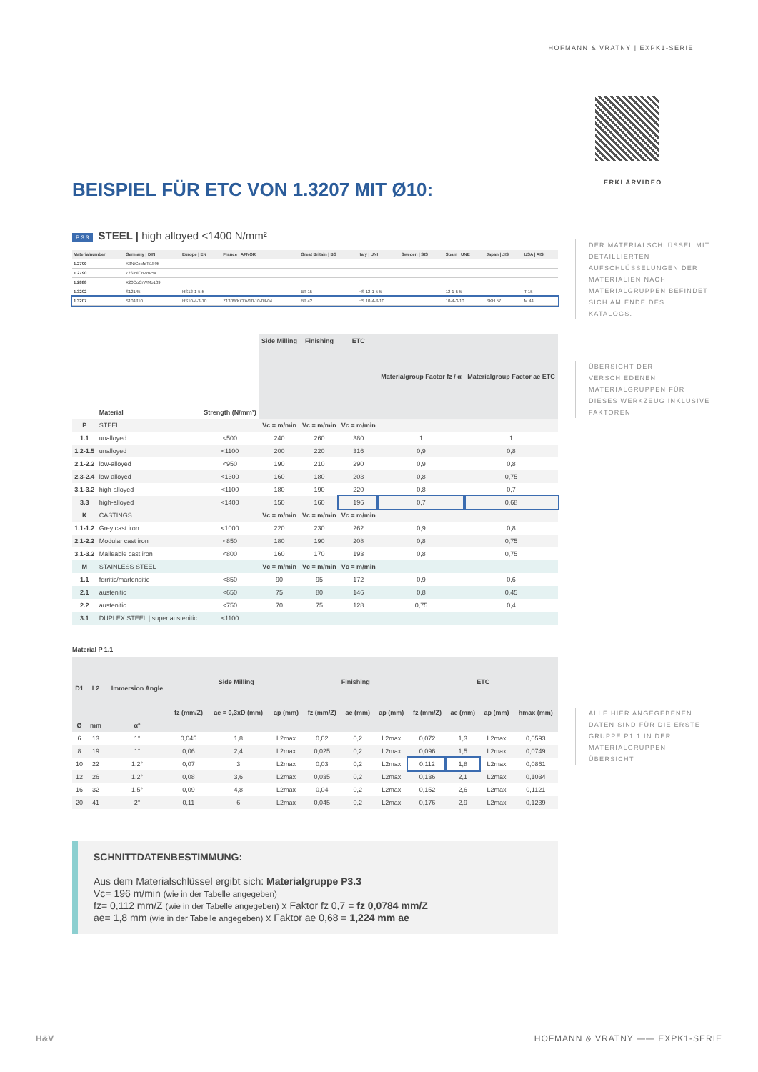HOFMANN & VRATNY | EXPK1-SERIE
ERKLÄRVIDEO
BEISPIEL FÜR ETC VON 1.3207 MIT Ø10:
P 3.3 STEEL | high alloyed <1400 N/mm²
| Materialnumber | Germany / DIN | Europe / EN | France / AFNOR | Great Britain / BS | Italy / UNI | Sweden / SIS | Spain / UNE | Japan / JIS | USA / AISI |
| --- | --- | --- | --- | --- | --- | --- | --- | --- | --- |
| 1.2709 | X3NiCoMoTi1895 | | | | | | | | |
| 1.2790 | 72SiNiCrMoV54 | | | | | | | | |
| 1.2888 | X20CoCrWMo109 | | | | | | | | |
| 1.3202 | S12145 | HS12-1-5-5 | | BT 15 | HS 12-1-5-5 | | 12-1-5-5 | | T 15 |
| 1.3207 | S104310 | HS10-4-3-10 | Z130WKCDV10-10-04-04 | BT 42 | HS 10-4-3-10 | | 10-4-3-10 | SKH 57 | M 44 |
| | Material | Strength (N/mm²) | Side Milling | Finishing | ETC | Materialgroup Factor fz / α | Materialgroup Factor ae ETC |
| P | STEEL | | Vc = m/min | Vc = m/min | Vc = m/min | | |
| 1.1 | unalloyed | <500 | 240 | 260 | 380 | 1 | 1 |
| 1.2-1.5 | unalloyed | <1100 | 200 | 220 | 316 | 0,9 | 0,8 |
| 2.1-2.2 | low-alloyed | <950 | 190 | 210 | 290 | 0,9 | 0,8 |
| 2.3-2.4 | low-alloyed | <1300 | 160 | 180 | 203 | 0,8 | 0,75 |
| 3.1-3.2 | high-alloyed | <1100 | 180 | 190 | 220 | 0,8 | 0,7 |
| 3.3 | high-alloyed | <1400 | 150 | 160 | 196 | 0,7 | 0,68 |
| K | CASTINGS | | Vc = m/min | Vc = m/min | Vc = m/min | | |
| 1.1-1.2 | Grey cast iron | <1000 | 220 | 230 | 262 | 0,9 | 0,8 |
| 2.1-2.2 | Modular cast iron | <850 | 180 | 190 | 208 | 0,8 | 0,75 |
| 3.1-3.2 | Malleable cast iron | <800 | 160 | 170 | 193 | 0,8 | 0,75 |
| M | STAINLESS STEEL | | Vc = m/min | Vc = m/min | Vc = m/min | | |
| 1.1 | ferritic/martensitic | <850 | 90 | 95 | 172 | 0,9 | 0,6 |
| 2.1 | austenitic | <650 | 75 | 80 | 146 | 0,8 | 0,45 |
| 2.2 | austenitic | <750 | 70 | 75 | 128 | 0,75 | 0,4 |
| 3.1 | DUPLEX STEEL / super austenitic | <1100 | | | | | |
Material P 1.1
| D1 | L2 | Immersion Angle | Side Milling | | | Finishing | | | ETC | | | |
| --- | --- | --- | --- | --- | --- | --- | --- | --- | --- | --- | --- | --- |
| | | | fz (mm/Z) | ae = 0,3xD (mm) | ap (mm) | fz (mm/Z) | ae (mm) | ap (mm) | fz (mm/Z) | ae (mm) | ap (mm) | hmax (mm) |
| Ø | mm | α° | | | | | | | | | | |
| 6 | 13 | 1° | 0,045 | 1,8 | L2max | 0,02 | 0,2 | L2max | 0,072 | 1,3 | L2max | 0,0593 |
| 8 | 19 | 1° | 0,06 | 2,4 | L2max | 0,025 | 0,2 | L2max | 0,096 | 1,5 | L2max | 0,0749 |
| 10 | 22 | 1,2° | 0,07 | 3 | L2max | 0,03 | 0,2 | L2max | 0,112 | 1,8 | L2max | 0,0861 |
| 12 | 26 | 1,2° | 0,08 | 3,6 | L2max | 0,035 | 0,2 | L2max | 0,136 | 2,1 | L2max | 0,1034 |
| 16 | 32 | 1,5° | 0,09 | 4,8 | L2max | 0,04 | 0,2 | L2max | 0,152 | 2,6 | L2max | 0,1121 |
| 20 | 41 | 2° | 0,11 | 6 | L2max | 0,045 | 0,2 | L2max | 0,176 | 2,9 | L2max | 0,1239 |
SCHNITTDATENBESTIMMUNG:
Aus dem Materialschlüssel ergibt sich: Materialgruppe P3.3
Vc= 196 m/min (wie in der Tabelle angegeben)
fz= 0,112 mm/Z (wie in der Tabelle angegeben) x Faktor fz 0,7 = fz 0,0784 mm/Z
ae= 1,8 mm (wie in der Tabelle angegeben) x Faktor ae 0,68 = 1,224 mm ae
DER MATERIALSCHLÜSSEL MIT DETAILLIERTEN AUFSCHLÜSSELUNGEN DER MATERIALIEN NACH MATERIALGRUPPEN BEFINDET SICH AM ENDE DES KATALOGS.
ÜBERSICHT DER VERSCHIEDENEN MATERIALGRUPPEN FÜR DIESES WERKZEUG INKLUSIVE FAKTOREN
ALLE HIER ANGEGEBENEN DATEN SIND FÜR DIE ERSTE GRUPPE P1.1 IN DER MATERIALGRUPPEN-ÜBERSICHT
H&V
HOFMANN & VRATNY —— EXPK1-SERIE